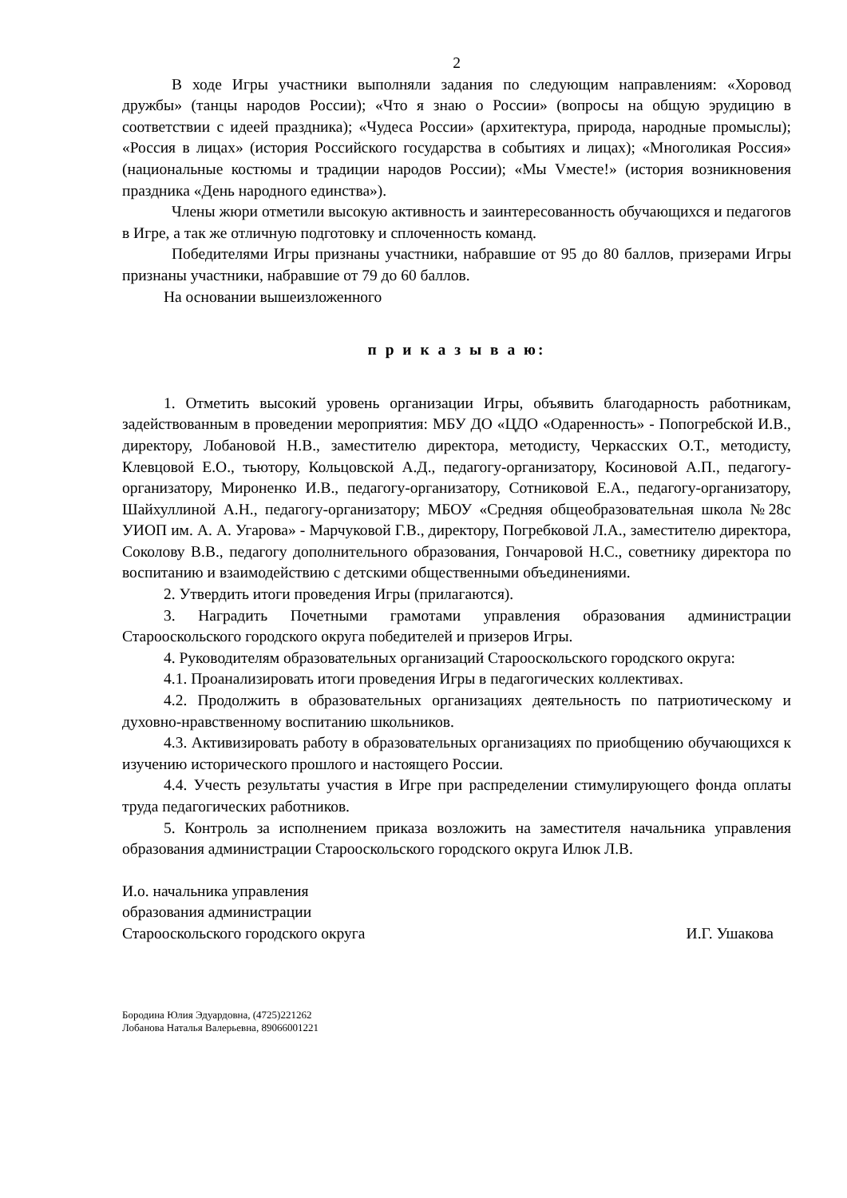2
В ходе Игры участники выполняли задания по следующим направлениям: «Хоровод дружбы» (танцы народов России); «Что я знаю о России» (вопросы на общую эрудицию в соответствии с идеей праздника); «Чудеса России» (архитектура, природа, народные промыслы); «Россия в лицах» (история Российского государства в событиях и лицах); «Многоликая Россия» (национальные костюмы и традиции народов России); «Мы Vместе!» (история возникновения праздника «День народного единства»).
Члены жюри отметили высокую активность и заинтересованность обучающихся и педагогов в Игре, а так же отличную подготовку и сплоченность команд.
Победителями Игры признаны участники, набравшие от 95 до 80 баллов, призерами Игры признаны участники, набравшие от 79 до 60 баллов.
На основании вышеизложенного
п р и к а з ы в а ю:
1. Отметить высокий уровень организации Игры, объявить благодарность работникам, задействованным в проведении мероприятия: МБУ ДО «ЦДО «Одаренность» - Попогребской И.В., директору, Лобановой Н.В., заместителю директора, методисту, Черкасских О.Т., методисту, Клевцовой Е.О., тьютору, Кольцовской А.Д., педагогу-организатору, Косиновой А.П., педагогу-организатору, Мироненко И.В., педагогу-организатору, Сотниковой Е.А., педагогу-организатору, Шайхуллиной А.Н., педагогу-организатору; МБОУ «Средняя общеобразовательная школа №28с УИОП им. А. А. Угарова» - Марчуковой Г.В., директору, Погребковой Л.А., заместителю директора, Соколову В.В., педагогу дополнительного образования, Гончаровой Н.С., советнику директора по воспитанию и взаимодействию с детскими общественными объединениями.
2. Утвердить итоги проведения Игры (прилагаются).
3. Наградить Почетными грамотами управления образования администрации Старооскольского городского округа победителей и призеров Игры.
4. Руководителям образовательных организаций Старооскольского городского округа:
4.1. Проанализировать итоги проведения Игры в педагогических коллективах.
4.2. Продолжить в образовательных организациях деятельность по патриотическому и духовно-нравственному воспитанию школьников.
4.3. Активизировать работу в образовательных организациях по приобщению обучающихся к изучению исторического прошлого и настоящего России.
4.4. Учесть результаты участия в Игре при распределении стимулирующего фонда оплаты труда педагогических работников.
5. Контроль за исполнением приказа возложить на заместителя начальника управления образования администрации Старооскольского городского округа Илюк Л.В.
И.о. начальника управления
образования администрации
Старооскольского городского округа
И.Г. Ушакова
Бородина Юлия Эдуардовна, (4725)221262
Лобанова Наталья Валерьевна, 89066001221